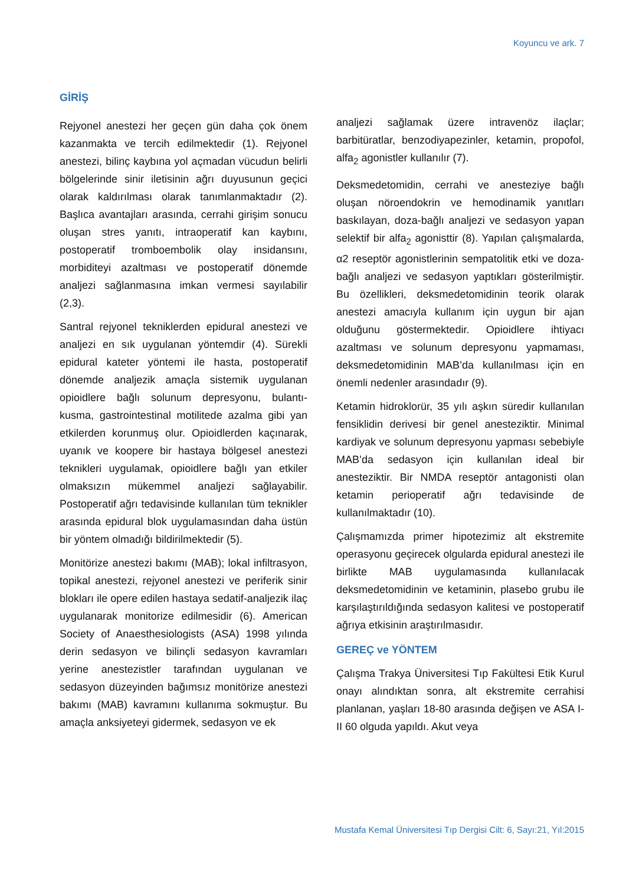Koyuncu ve ark. 7
GİRİŞ
Rejyonel anestezi her geçen gün daha çok önem kazanmakta ve tercih edilmektedir (1). Rejyonel anestezi, bilinç kaybına yol açmadan vücudun belirli bölgelerinde sinir iletisinin ağrı duyusunun geçici olarak kaldırılması olarak tanımlanmaktadır (2). Başlıca avantajları arasında, cerrahi girişim sonucu oluşan stres yanıtı, intraoperatif kan kaybını, postoperatif tromboembolik olay insidansını, morbiditeyi azaltması ve postoperatif dönemde analjezi sağlanmasına imkan vermesi sayılabilir (2,3).
Santral rejyonel tekniklerden epidural anestezi ve analjezi en sık uygulanan yöntemdir (4). Sürekli epidural kateter yöntemi ile hasta, postoperatif dönemde analjezik amaçla sistemik uygulanan opioidlere bağlı solunum depresyonu, bulantı-kusma, gastrointestinal motilitede azalma gibi yan etkilerden korunmuş olur. Opioidlerden kaçınarak, uyanık ve koopere bir hastaya bölgesel anestezi teknikleri uygulamak, opioidlere bağlı yan etkiler olmaksızın mükemmel analjezi sağlayabilir. Postoperatif ağrı tedavisinde kullanılan tüm teknikler arasında epidural blok uygulamasından daha üstün bir yöntem olmadığı bildirilmektedir (5).
Monitörize anestezi bakımı (MAB); lokal infiltrasyon, topikal anestezi, rejyonel anestezi ve periferik sinir blokları ile opere edilen hastaya sedatif-analjezik ilaç uygulanarak monitorize edilmesidir (6). American Society of Anaesthesiologists (ASA) 1998 yılında derin sedasyon ve bilinçli sedasyon kavramları yerine anestezistler tarafından uygulanan ve sedasyon düzeyinden bağımsız monitörize anestezi bakımı (MAB) kavramını kullanıma sokmuştur. Bu amaçla anksiyeteyi gidermek, sedasyon ve ek
analjezi sağlamak üzere intravenöz ilaçlar; barbitüratlar, benzodiyapezinler, ketamin, propofol, alfa<sub>2</sub> agonistler kullanılır (7).
Deksmedetomidin, cerrahi ve anesteziye bağlı oluşan nöroendokrin ve hemodinamik yanıtları baskılayan, doza-bağlı analjezi ve sedasyon yapan selektif bir alfa<sub>2</sub> agonisttir (8). Yapılan çalışmalarda, α2 reseptör agonistlerinin sempatolitik etki ve doza-bağlı analjezi ve sedasyon yaptıkları gösterilmiştir. Bu özellikleri, deksmedetomidinin teorik olarak anestezi amacıyla kullanım için uygun bir ajan olduğunu göstermektedir. Opioidlere ihtiyacı azaltması ve solunum depresyonu yapmaması, deksmedetomidinin MAB’da kullanılması için en önemli nedenler arasındadır (9).
Ketamin hidroklorür, 35 yılı aşkın süredir kullanılan fensiklidin derivesi bir genel anesteziktir. Minimal kardiyak ve solunum depresyonu yapması sebebiyle MAB’da sedasyon için kullanılan ideal bir anesteziktir. Bir NMDA reseptör antagonisti olan ketamin perioperatif ağrı tedavisinde de kullanılmaktadır (10).
Çalışmamızda primer hipotezimiz alt ekstremite operasyonu geçirecek olgularda epidural anestezi ile birlikte MAB uygulamasında kullanılacak deksmedetomidinin ve ketaminin, plasebo grubu ile karşılaştırıldığında sedasyon kalitesi ve postoperatif ağrıya etkisinin araştırılmasıdır.
GEREÇ ve YÖNTEM
Çalışma Trakya Üniversitesi Tıp Fakültesi Etik Kurul onayı alındıktan sonra, alt ekstremite cerrahisi planlanan, yaşları 18-80 arasında değişen ve ASA I-II 60 olguda yapıldı. Akut veya
Mustafa Kemal Üniversitesi Tıp Dergisi Cilt: 6, Sayı:21, Yıl:2015